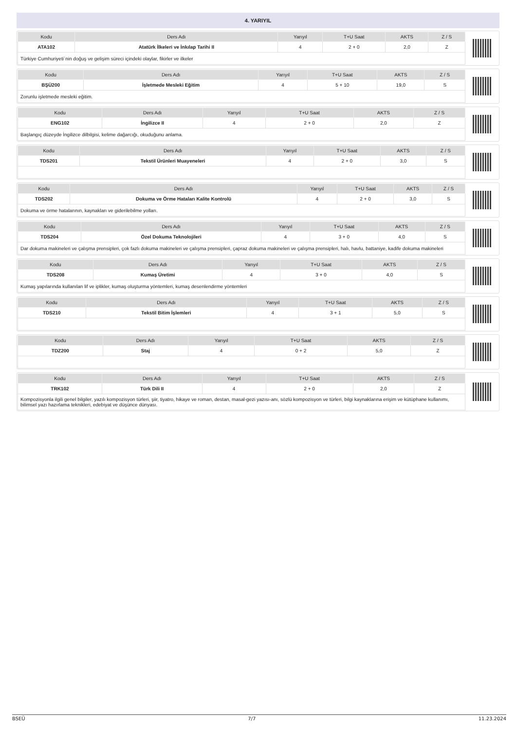4. YARIYIL
| Kodu | Ders Adı | Yarıyıl | T+U Saat | AKTS | Z / S |
| --- | --- | --- | --- | --- | --- |
| ATA102 | Atatürk İlkeleri ve İnkılap Tarihi II | 4 | 2 + 0 | 2,0 | Z |
| Türkiye Cumhuriyeti´nin doğuş ve gelişim süreci içindeki olaylar, fikirler ve ilkeler | | | | | |
| Kodu | Ders Adı | Yarıyıl | T+U Saat | AKTS | Z / S |
| --- | --- | --- | --- | --- | --- |
| BŞÜ200 | İşletmede Mesleki Eğitim | 4 | 5 + 10 | 19,0 | S |
| Zorunlu işletmede mesleki eğitim. | | | | | |
| Kodu | Ders Adı | Yarıyıl | T+U Saat | AKTS | Z / S |
| --- | --- | --- | --- | --- | --- |
| ENG102 | İngilizce II | 4 | 2 + 0 | 2,0 | Z |
| Başlangıç düzeyde İngilizce dilbilgisi, kelime dağarcığı, okuduğunu anlama. | | | | | |
| Kodu | Ders Adı | Yarıyıl | T+U Saat | AKTS | Z / S |
| --- | --- | --- | --- | --- | --- |
| TDS201 | Tekstil Ürünleri Muayeneleri | 4 | 2 + 0 | 3,0 | S |
| Kodu | Ders Adı | Yarıyıl | T+U Saat | AKTS | Z / S |
| --- | --- | --- | --- | --- | --- |
| TDS202 | Dokuma ve Örme Hataları Kalite Kontrolü | 4 | 2 + 0 | 3,0 | S |
| Dokuma ve örme hatalarının, kaynakları ve giderilebilme yolları. | | | | | |
| Kodu | Ders Adı | Yarıyıl | T+U Saat | AKTS | Z / S |
| --- | --- | --- | --- | --- | --- |
| TDS204 | Özel Dokuma Teknolojileri | 4 | 3 + 0 | 4,0 | S |
| Dar dokuma makineleri ve çalışma prensipleri, çok fazlı dokuma makineleri ve çalışma prensipleri, çapraz dokuma makineleri ve çalışma prensipleri, halı, havlu, battaniye, kadife dokuma makineleri | | | | | |
| Kodu | Ders Adı | Yarıyıl | T+U Saat | AKTS | Z / S |
| --- | --- | --- | --- | --- | --- |
| TDS208 | Kumaş Üretimi | 4 | 3 + 0 | 4,0 | S |
| Kumaş yapılarında kullanılan lif ve iplikler, kumaş oluşturma yöntemleri, kumaş desenlendirme yöntemleri | | | | | |
| Kodu | Ders Adı | Yarıyıl | T+U Saat | AKTS | Z / S |
| --- | --- | --- | --- | --- | --- |
| TDS210 | Tekstil Bitim İşlemleri | 4 | 3 + 1 | 5,0 | S |
| Kodu | Ders Adı | Yarıyıl | T+U Saat | AKTS | Z / S |
| --- | --- | --- | --- | --- | --- |
| TDZ200 | Staj | 4 | 0 + 2 | 5,0 | Z |
| Kodu | Ders Adı | Yarıyıl | T+U Saat | AKTS | Z / S |
| --- | --- | --- | --- | --- | --- |
| TRK102 | Türk Dili II | 4 | 2 + 0 | 2,0 | Z |
| Kompozisyonla ilgili genel bilgiler, yazılı kompozisyon türleri, şiir, tiyatro, hikaye ve roman, destan, masal-gezi yazısı-anı, sözlü kompozisyon ve türleri, bilgi kaynaklarına erişim ve kütüphane kullanımı, bilimsel yazı hazırlama teknikleri, edebiyat ve düşünce dünyası. | | | | | |
BSEÜ 7/7 11.23.2024